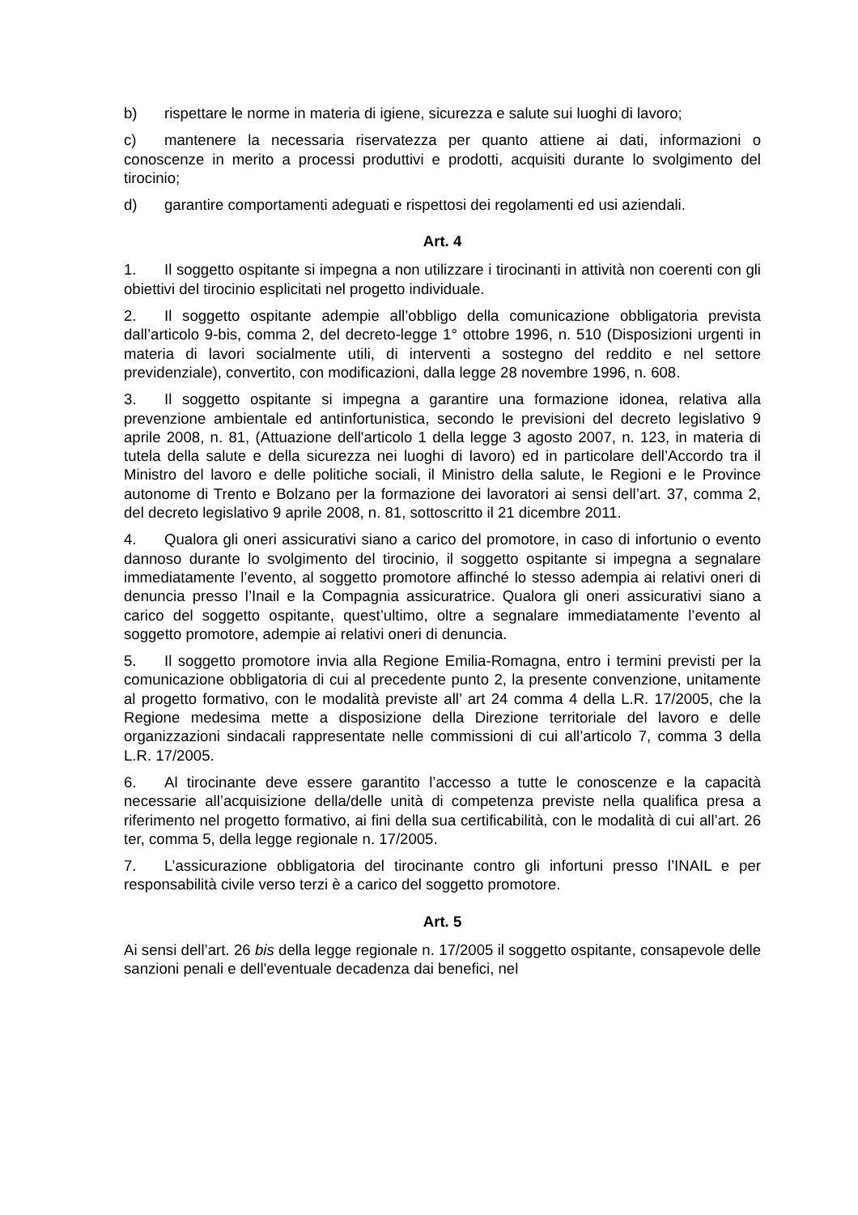b) rispettare le norme in materia di igiene, sicurezza e salute sui luoghi di lavoro;
c) mantenere la necessaria riservatezza per quanto attiene ai dati, informazioni o conoscenze in merito a processi produttivi e prodotti, acquisiti durante lo svolgimento del tirocinio;
d) garantire comportamenti adeguati e rispettosi dei regolamenti ed usi aziendali.
Art. 4
1. Il soggetto ospitante si impegna a non utilizzare i tirocinanti in attività non coerenti con gli obiettivi del tirocinio esplicitati nel progetto individuale.
2. Il soggetto ospitante adempie all’obbligo della comunicazione obbligatoria prevista dall’articolo 9-bis, comma 2, del decreto-legge 1° ottobre 1996, n. 510 (Disposizioni urgenti in materia di lavori socialmente utili, di interventi a sostegno del reddito e nel settore previdenziale), convertito, con modificazioni, dalla legge 28 novembre 1996, n. 608.
3. Il soggetto ospitante si impegna a garantire una formazione idonea, relativa alla prevenzione ambientale ed antinfortunistica, secondo le previsioni del decreto legislativo 9 aprile 2008, n. 81, (Attuazione dell'articolo 1 della legge 3 agosto 2007, n. 123, in materia di tutela della salute e della sicurezza nei luoghi di lavoro) ed in particolare dell’Accordo tra il Ministro del lavoro e delle politiche sociali, il Ministro della salute, le Regioni e le Province autonome di Trento e Bolzano per la formazione dei lavoratori ai sensi dell’art. 37, comma 2, del decreto legislativo 9 aprile 2008, n. 81, sottoscritto il 21 dicembre 2011.
4. Qualora gli oneri assicurativi siano a carico del promotore, in caso di infortunio o evento dannoso durante lo svolgimento del tirocinio, il soggetto ospitante si impegna a segnalare immediatamente l’evento, al soggetto promotore affinché lo stesso adempia ai relativi oneri di denuncia presso l’Inail e la Compagnia assicuratrice. Qualora gli oneri assicurativi siano a carico del soggetto ospitante, quest’ultimo, oltre a segnalare immediatamente l’evento al soggetto promotore, adempie ai relativi oneri di denuncia.
5. Il soggetto promotore invia alla Regione Emilia-Romagna, entro i termini previsti per la comunicazione obbligatoria di cui al precedente punto 2, la presente convenzione, unitamente al progetto formativo, con le modalità previste all’ art 24 comma 4 della L.R. 17/2005, che la Regione medesima mette a disposizione della Direzione territoriale del lavoro e delle organizzazioni sindacali rappresentate nelle commissioni di cui all’articolo 7, comma 3 della L.R. 17/2005.
6. Al tirocinante deve essere garantito l’accesso a tutte le conoscenze e la capacità necessarie all’acquisizione della/delle unità di competenza previste nella qualifica presa a riferimento nel progetto formativo, ai fini della sua certificabilità, con le modalità di cui all’art. 26 ter, comma 5, della legge regionale n. 17/2005.
7. L’assicurazione obbligatoria del tirocinante contro gli infortuni presso l’INAIL e per responsabilità civile verso terzi è a carico del soggetto promotore.
Art. 5
Ai sensi dell’art. 26 bis della legge regionale n. 17/2005 il soggetto ospitante, consapevole delle sanzioni penali e dell'eventuale decadenza dai benefici, nel